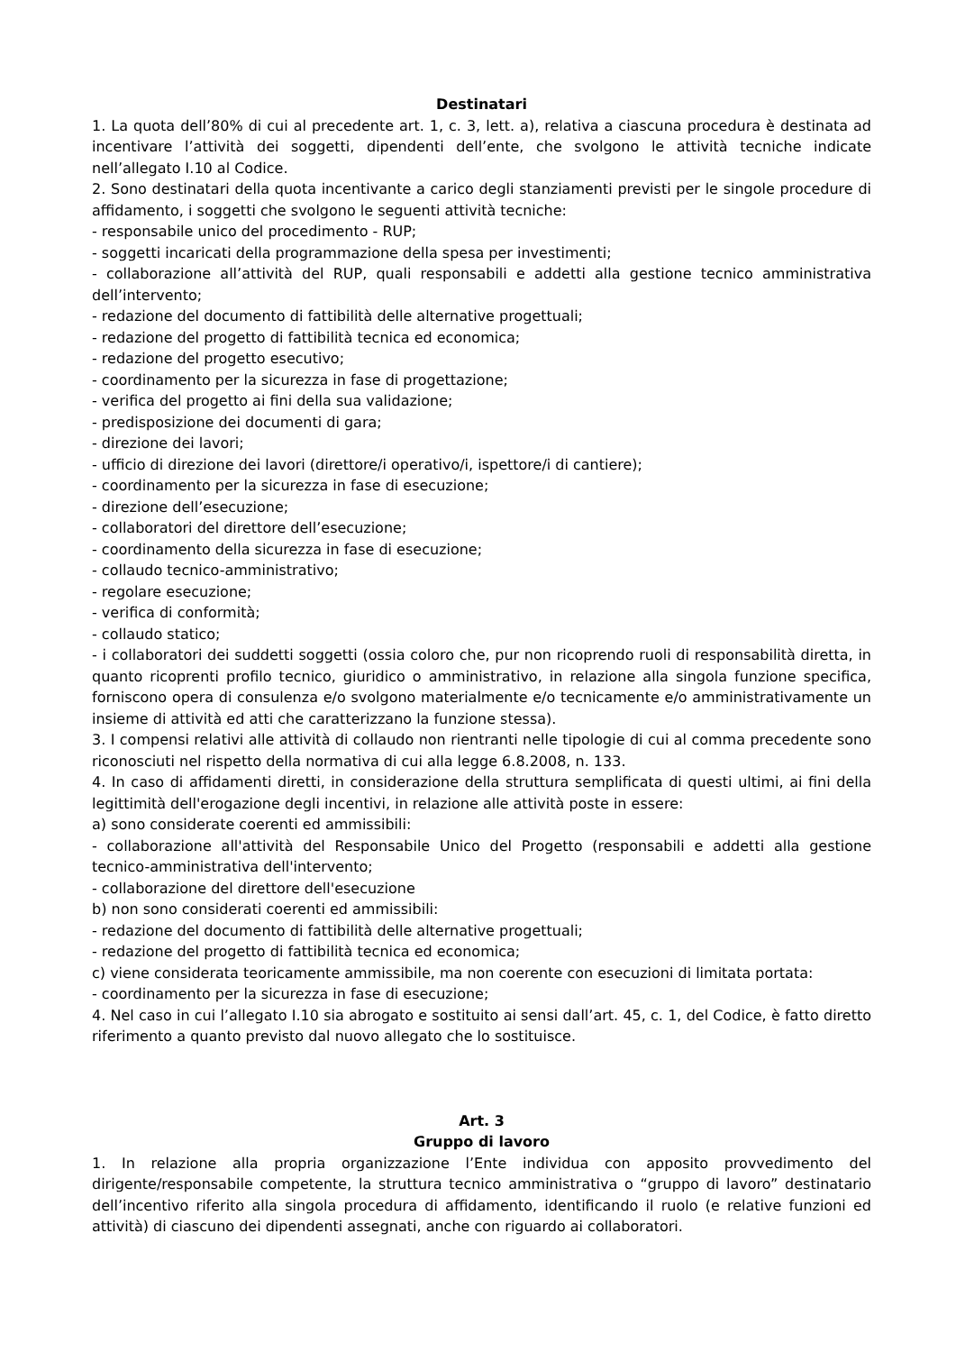Destinatari
1. La quota dell’80% di cui al precedente art. 1, c. 3, lett. a), relativa a ciascuna procedura è destinata ad incentivare l’attività dei soggetti, dipendenti dell’ente, che svolgono le attività tecniche indicate nell’allegato I.10 al Codice.
2. Sono destinatari della quota incentivante a carico degli stanziamenti previsti per le singole procedure di affidamento, i soggetti che svolgono le seguenti attività tecniche:
- responsabile unico del procedimento - RUP;
- soggetti incaricati della programmazione della spesa per investimenti;
- collaborazione all’attività del RUP, quali responsabili e addetti alla gestione tecnico amministrativa dell’intervento;
- redazione del documento di fattibilità delle alternative progettuali;
- redazione del progetto di fattibilità tecnica ed economica;
- redazione del progetto esecutivo;
- coordinamento per la sicurezza in fase di progettazione;
- verifica del progetto ai fini della sua validazione;
- predisposizione dei documenti di gara;
- direzione dei lavori;
- ufficio di direzione dei lavori (direttore/i operativo/i, ispettore/i di cantiere);
- coordinamento per la sicurezza in fase di esecuzione;
- direzione dell’esecuzione;
- collaboratori del direttore dell’esecuzione;
- coordinamento della sicurezza in fase di esecuzione;
- collaudo tecnico-amministrativo;
- regolare esecuzione;
- verifica di conformità;
- collaudo statico;
- i collaboratori dei suddetti soggetti (ossia coloro che, pur non ricoprendo ruoli di responsabilità diretta, in quanto ricoprenti profilo tecnico, giuridico o amministrativo, in relazione alla singola funzione specifica, forniscono opera di consulenza e/o svolgono materialmente e/o tecnicamente e/o amministrativamente un insieme di attività ed atti che caratterizzano la funzione stessa).
3. I compensi relativi alle attività di collaudo non rientranti nelle tipologie di cui al comma precedente sono riconosciuti nel rispetto della normativa di cui alla legge 6.8.2008, n. 133.
4. In caso di affidamenti diretti, in considerazione della struttura semplificata di questi ultimi, ai fini della legittimità dell'erogazione degli incentivi, in relazione alle attività poste in essere:
a) sono considerate coerenti ed ammissibili:
- collaborazione all'attività del Responsabile Unico del Progetto (responsabili e addetti alla gestione tecnico-amministrativa dell'intervento;
- collaborazione del direttore dell'esecuzione
b) non sono considerati coerenti ed ammissibili:
- redazione del documento di fattibilità delle alternative progettuali;
- redazione del progetto di fattibilità tecnica ed economica;
c) viene considerata teoricamente ammissibile, ma non coerente con esecuzioni di limitata portata:
- coordinamento per la sicurezza in fase di esecuzione;
4. Nel caso in cui l’allegato I.10 sia abrogato e sostituito ai sensi dall’art. 45, c. 1, del Codice, è fatto diretto riferimento a quanto previsto dal nuovo allegato che lo sostituisce.
Art. 3
Gruppo di lavoro
1. In relazione alla propria organizzazione l’Ente individua con apposito provvedimento del dirigente/responsabile competente, la struttura tecnico amministrativa o “gruppo di lavoro” destinatario dell’incentivo riferito alla singola procedura di affidamento, identificando il ruolo (e relative funzioni ed attività) di ciascuno dei dipendenti assegnati, anche con riguardo ai collaboratori.